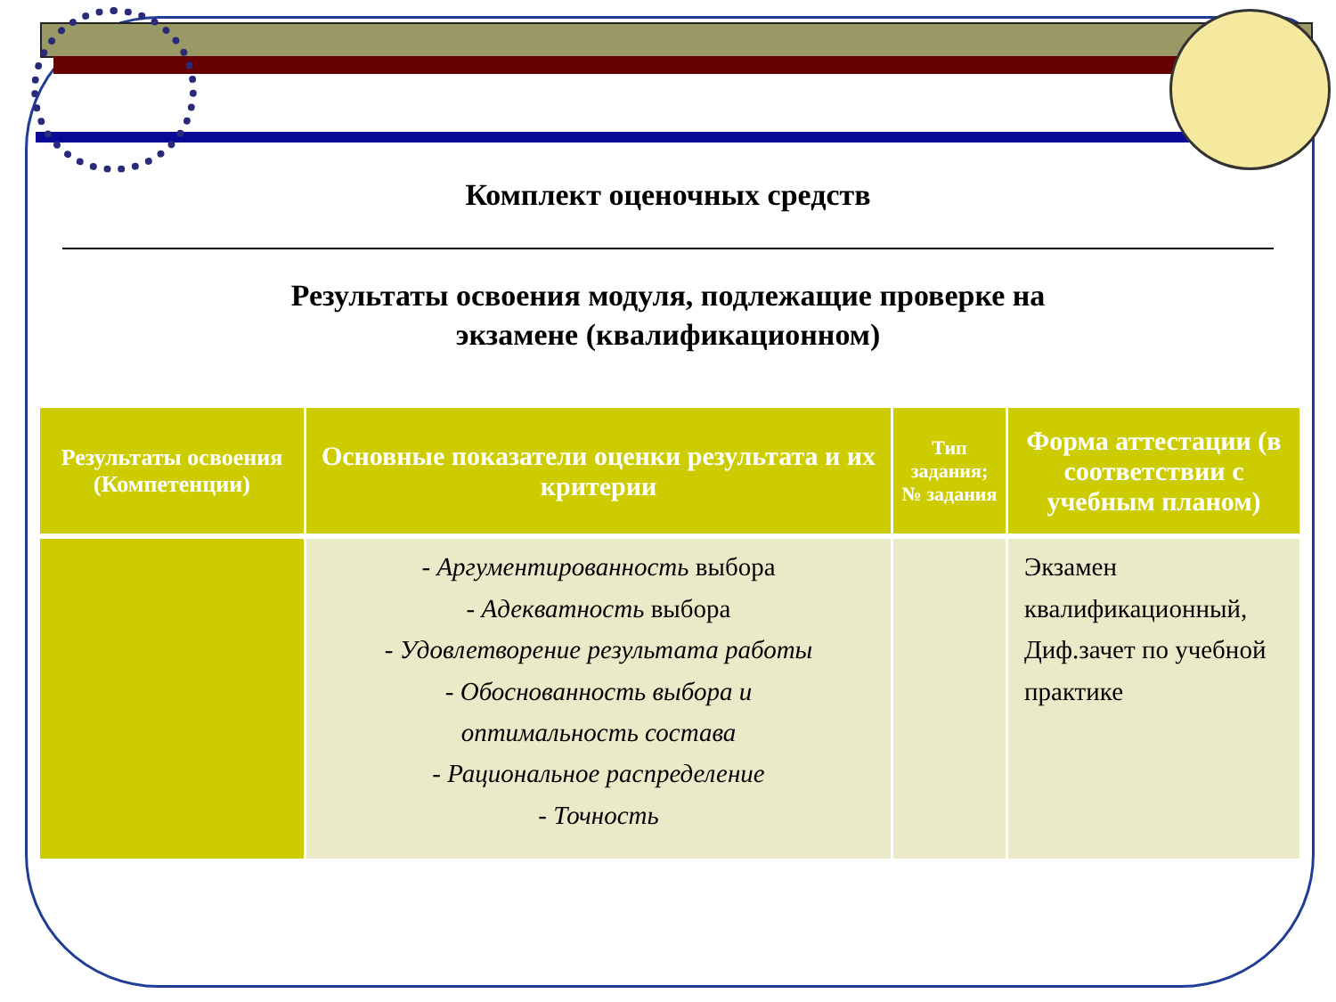Комплект оценочных средств
Результаты освоения модуля, подлежащие проверке на
экзамене (квалификационном)
| Результаты освоения (Компетенции) | Основные показатели оценки результата и их критерии | Тип задания; № задания | Форма аттестации (в соответствии с учебным планом) |
| --- | --- | --- | --- |
| | - Аргументированность выбора - Адекватность выбора - Удовлетворение результата работы - Обоснованность выбора и оптимальность состава - Рациональное распределение - Точность | | Экзамен квалификационный, Диф.зачет по учебной практике |